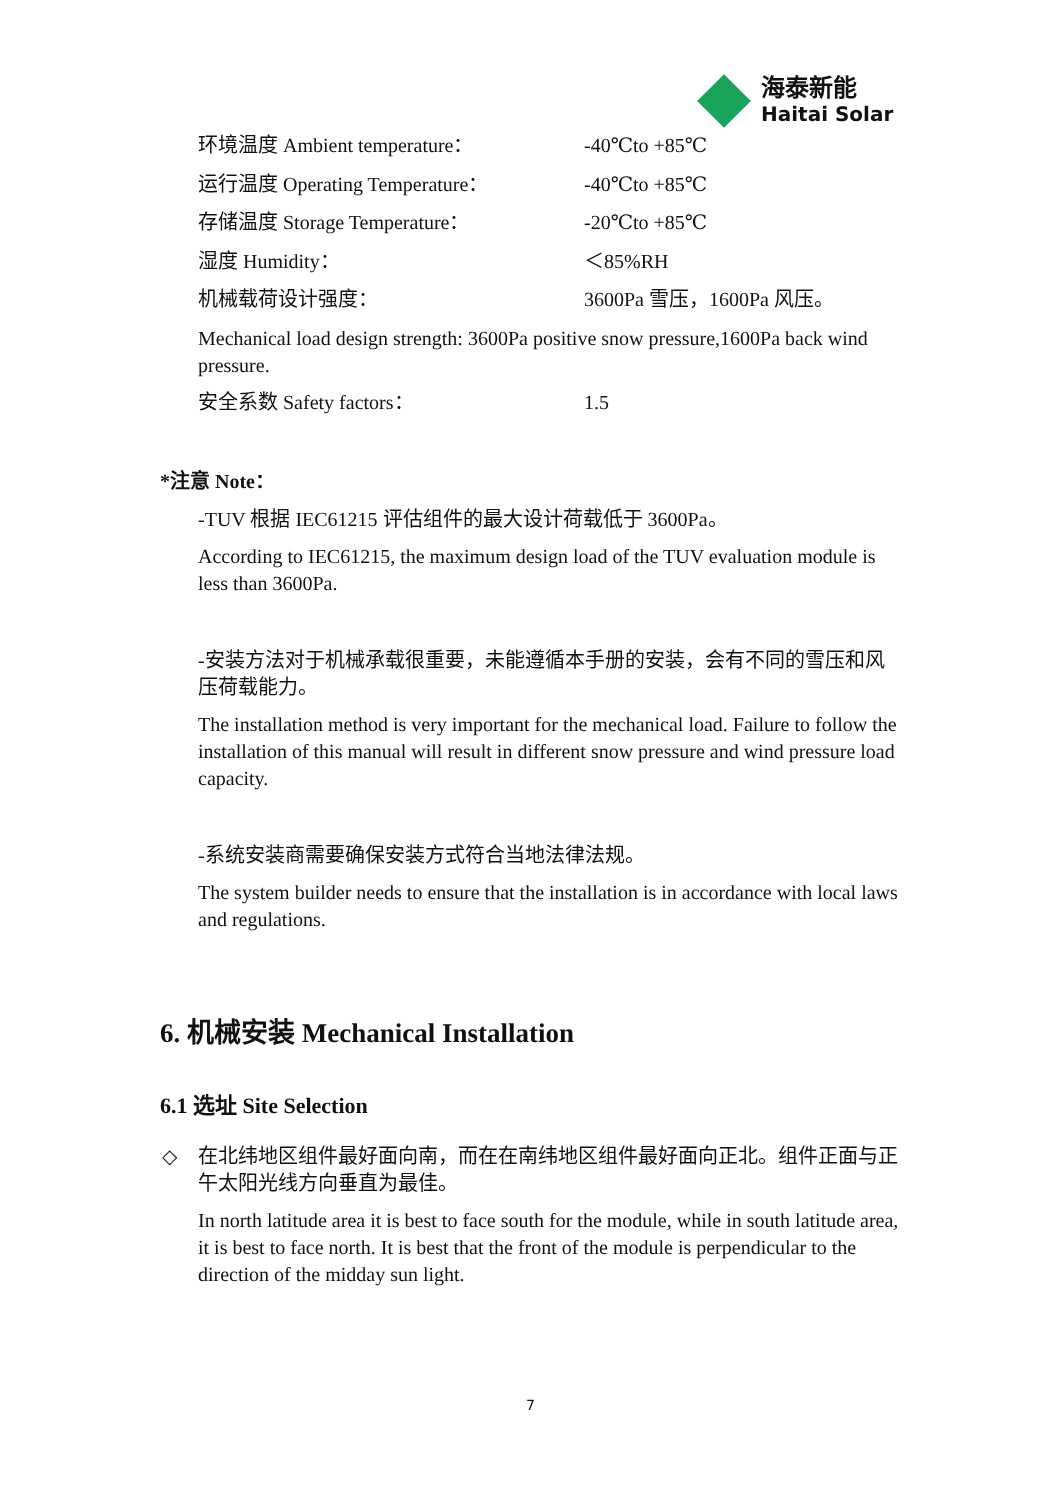海泰新能
Haitai Solar
环境温度 Ambient temperature： -40℃to +85℃
运行温度 Operating Temperature： -40℃to +85℃
存储温度 Storage Temperature： -20℃to +85℃
湿度 Humidity： ＜85%RH
机械载荷设计强度： 3600Pa 雪压，1600Pa 风压。
Mechanical load design strength: 3600Pa positive snow pressure,1600Pa back wind pressure.
安全系数 Safety factors： 1.5
*注意 Note：
-TUV 根据 IEC61215 评估组件的最大设计荷载低于 3600Pa。
According to IEC61215, the maximum design load of the TUV evaluation module is less than 3600Pa.
-安装方法对于机械承载很重要，未能遵循本手册的安装，会有不同的雪压和风压荷载能力。
The installation method is very important for the mechanical load. Failure to follow the installation of this manual will result in different snow pressure and wind pressure load capacity.
-系统安装商需要确保安装方式符合当地法律法规。
The system builder needs to ensure that the installation is in accordance with local laws and regulations.
6. 机械安装 Mechanical Installation
6.1 选址 Site Selection
◇
在北纬地区组件最好面向南，而在在南纬地区组件最好面向正北。组件正面与正午太阳光线方向垂直为最佳。
In north latitude area it is best to face south for the module, while in south latitude area, it is best to face north. It is best that the front of the module is perpendicular to the direction of the midday sun light.
7